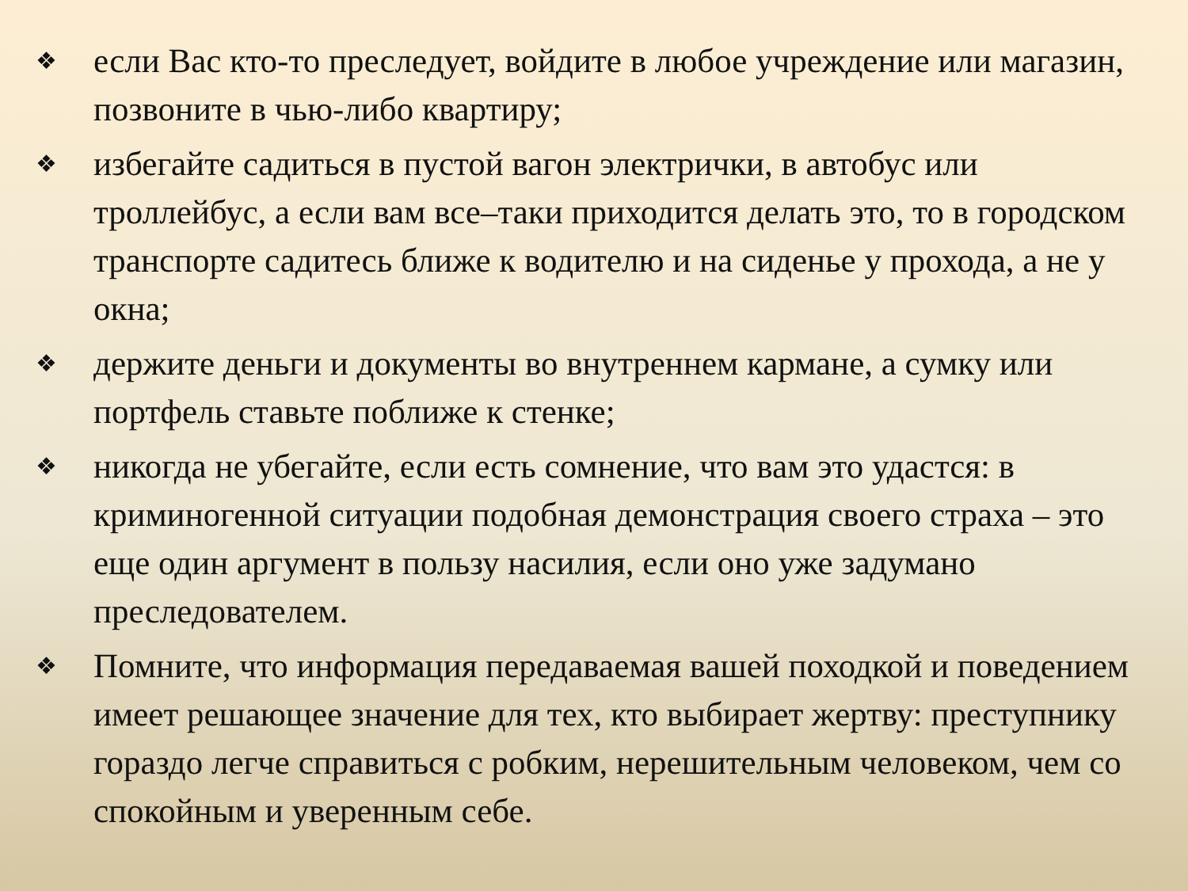❖ если Вас кто-то преследует, войдите в любое учреждение или магазин, позвоните в чью-либо квартиру;
❖ избегайте садиться в пустой вагон электрички, в автобус или троллейбус, а если вам все–таки приходится делать это, то в городском транспорте садитесь ближе к водителю и на сиденье у прохода, а не у окна;
❖ держите деньги и документы во внутреннем кармане, а сумку или портфель ставьте поближе к стенке;
❖ никогда не убегайте, если есть сомнение, что вам это удастся: в криминогенной ситуации подобная демонстрация своего страха – это еще один аргумент в пользу насилия, если оно уже задумано преследователем.
❖ Помните, что информация передаваемая вашей походкой и поведением имеет решающее значение для тех, кто выбирает жертву: преступнику гораздо легче справиться с робким, нерешительным человеком, чем со спокойным и уверенным себе.